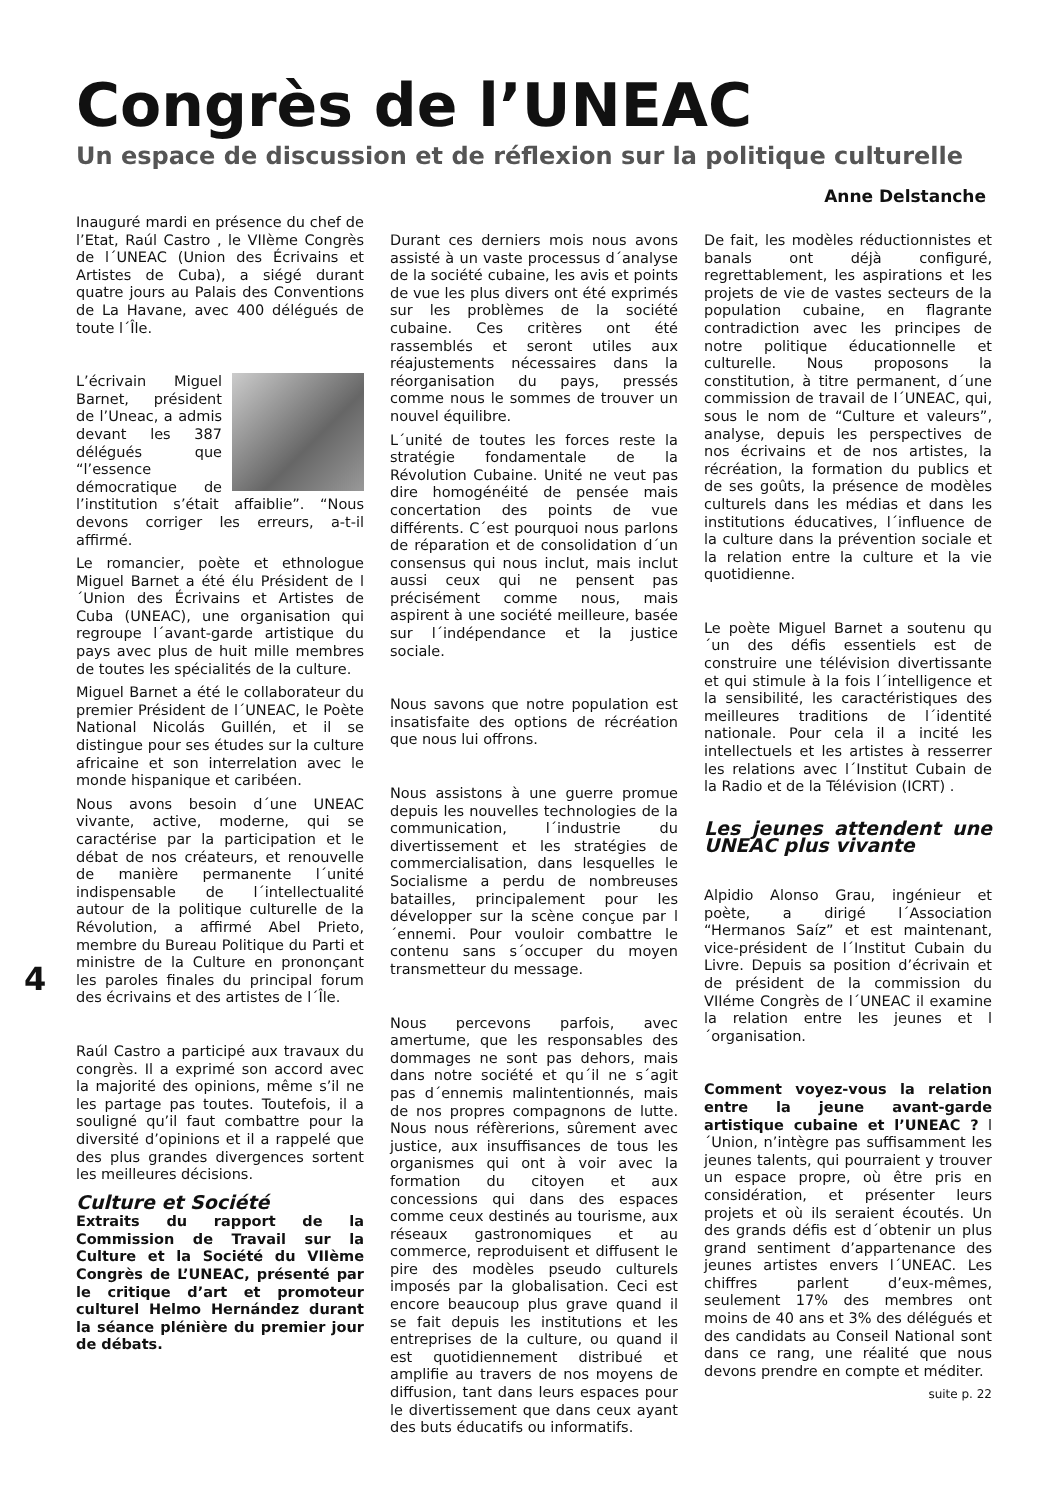Congrès de l’UNEAC
Un espace de discussion et de réflexion sur la politique culturelle
Anne Delstanche
Inauguré mardi en présence du chef de l’Etat, Raúl Castro , le VIIème Congrès de l´UNEAC (Union des Écrivains et Artistes de Cuba), a siégé durant quatre jours au Palais des Conventions de La Havane, avec 400 délégués de toute l´Île.
L’écrivain Miguel Barnet, président de l’Uneac, a admis devant les 387 délégués que “l’essence démocratique de l’institution s’était affaiblie”. “Nous devons corriger les erreurs, a-t-il affirmé.
Le romancier, poète et ethnologue Miguel Barnet a été élu Président de l´Union des Écrivains et Artistes de Cuba (UNEAC), une organisation qui regroupe l´avant-garde artistique du pays avec plus de huit mille membres de toutes les spécialités de la culture.
Miguel Barnet a été le collaborateur du premier Président de l´UNEAC, le Poète National Nicolás Guillén, et il se distingue pour ses études sur la culture africaine et son interrelation avec le monde hispanique et caribéen.
Nous avons besoin d´une UNEAC vivante, active, moderne, qui se caractérise par la participation et le débat de nos créateurs, et renouvelle de manière permanente l´unité indispensable de l´intellectualité autour de la politique culturelle de la Révolution, a affirmé Abel Prieto, membre du Bureau Politique du Parti et ministre de la Culture en prononçant les paroles finales du principal forum des écrivains et des artistes de l´Île.
Raúl Castro a participé aux travaux du congrès. Il a exprimé son accord avec la majorité des opinions, même s’il ne les partage pas toutes. Toutefois, il a souligné qu’il faut combattre pour la diversité d’opinions et il a rappelé que des plus grandes divergences sortent les meilleures décisions.
Culture et Société
Extraits du rapport de la Commission de Travail sur la Culture et la Société du VIIème Congrès de L’UNEAC, présenté par le critique d’art et promoteur culturel Helmo Hernández durant la séance plénière du premier jour de débats.
Durant ces derniers mois nous avons assisté à un vaste processus d´analyse de la société cubaine, les avis et points de vue les plus divers ont été exprimés sur les problèmes de la société cubaine. Ces critères ont été rassemblés et seront utiles aux réajustements nécessaires dans la réorganisation du pays, pressés comme nous le sommes de trouver un nouvel équilibre.
L´unité de toutes les forces reste la stratégie fondamentale de la Révolution Cubaine. Unité ne veut pas dire homogénéité de pensée mais concertation des points de vue différents. C´est pourquoi nous parlons de réparation et de consolidation d´un consensus qui nous inclut, mais inclut aussi ceux qui ne pensent pas précisément comme nous, mais aspirent à une société meilleure, basée sur l´indépendance et la justice sociale.
Nous savons que notre population est insatisfaite des options de récréation que nous lui offrons.
Nous assistons à une guerre promue depuis les nouvelles technologies de la communication, l´industrie du divertissement et les stratégies de commercialisation, dans lesquelles le Socialisme a perdu de nombreuses batailles, principalement pour les développer sur la scène conçue par l´ennemi. Pour vouloir combattre le contenu sans s´occuper du moyen transmetteur du message.
Nous percevons parfois, avec amertume, que les responsables des dommages ne sont pas dehors, mais dans notre société et qu´il ne s´agit pas d´ennemis malintentionnés, mais de nos propres compagnons de lutte. Nous nous réfèrerions, sûrement avec justice, aux insuffisances de tous les organismes qui ont à voir avec la formation du citoyen et aux concessions qui dans des espaces comme ceux destinés au tourisme, aux réseaux gastronomiques et au commerce, reproduisent et diffusent le pire des modèles pseudo culturels imposés par la globalisation. Ceci est encore beaucoup plus grave quand il se fait depuis les institutions et les entreprises de la culture, ou quand il est quotidiennement distribué et amplifie au travers de nos moyens de diffusion, tant dans leurs espaces pour le divertissement que dans ceux ayant des buts éducatifs ou informatifs.
De fait, les modèles réductionnistes et banals ont déjà configuré, regrettablement, les aspirations et les projets de vie de vastes secteurs de la population cubaine, en flagrante contradiction avec les principes de notre politique éducationnelle et culturelle. Nous proposons la constitution, à titre permanent, d´une commission de travail de l´UNEAC, qui, sous le nom de “Culture et valeurs”, analyse, depuis les perspectives de nos écrivains et de nos artistes, la récréation, la formation du publics et de ses goûts, la présence de modèles culturels dans les médias et dans les institutions éducatives, l´influence de la culture dans la prévention sociale et la relation entre la culture et la vie quotidienne.
Le poète Miguel Barnet a soutenu qu´un des défis essentiels est de construire une télévision divertissante et qui stimule à la fois l´intelligence et la sensibilité, les caractéristiques des meilleures traditions de l´identité nationale. Pour cela il a incité les intellectuels et les artistes à resserrer les relations avec l´Institut Cubain de la Radio et de la Télévision (ICRT) .
Les jeunes attendent une UNEAC plus vivante
Alpidio Alonso Grau, ingénieur et poète, a dirigé l´Association “Hermanos Saíz” et est maintenant, vice-président de l´Institut Cubain du Livre. Depuis sa position d’écrivain et de président de la commission du VIIéme Congrès de l´UNEAC il examine la relation entre les jeunes et l´organisation.
Comment voyez-vous la relation entre la jeune avant-garde artistique cubaine et l’UNEAC ? l´Union, n’intègre pas suffisamment les jeunes talents, qui pourraient y trouver un espace propre, où être pris en considération, et présenter leurs projets et où ils seraient écoutés. Un des grands défis est d´obtenir un plus grand sentiment d’appartenance des jeunes artistes envers l´UNEAC. Les chiffres parlent d’eux-mêmes, seulement 17% des membres ont moins de 40 ans et 3% des délégués et des candidats au Conseil National sont dans ce rang, une réalité que nous devons prendre en compte et méditer.
suite p. 22
4